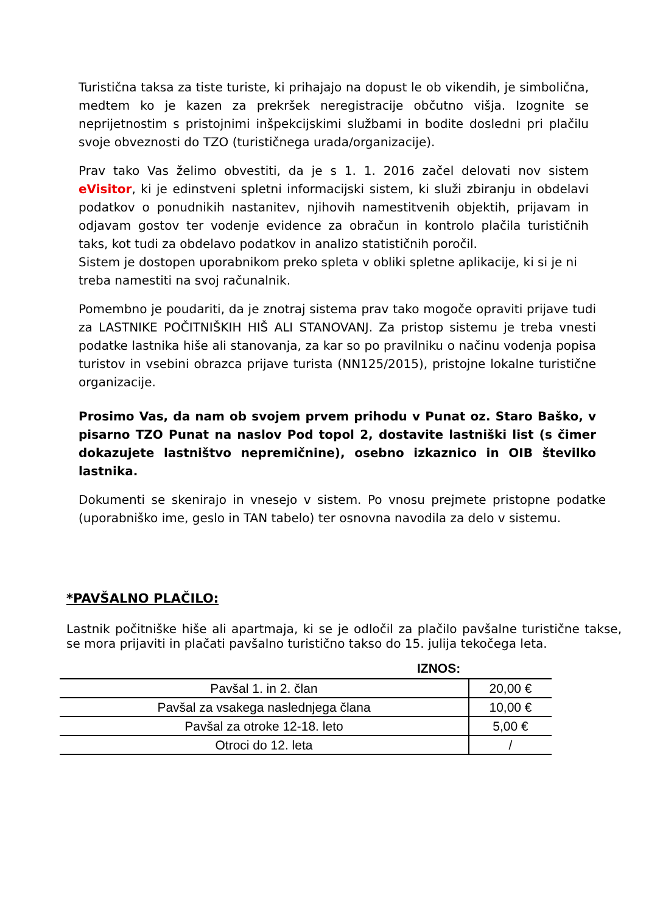Turistična taksa za tiste turiste, ki prihajajo na dopust le ob vikendih, je simbolična, medtem ko je kazen za prekršek neregistracije občutno višja. Izognite se neprijetnostim s pristojnimi inšpekcijskimi službami in bodite dosledni pri plačilu svoje obveznosti do TZO (turističnega urada/organizacije).
Prav tako Vas želimo obvestiti, da je s 1. 1. 2016 začel delovati nov sistem eVisitor, ki je edinstveni spletni informacijski sistem, ki služi zbiranju in obdelavi podatkov o ponudnikih nastanitev, njihovih namestitvenih objektih, prijavam in odjavam gostov ter vodenje evidence za obračun in kontrolo plačila turističnih taks, kot tudi za obdelavo podatkov in analizo statističnih poročil.
Sistem je dostopen uporabnikom preko spleta v obliki spletne aplikacije, ki si je ni treba namestiti na svoj računalnik.
Pomembno je poudariti, da je znotraj sistema prav tako mogoče opraviti prijave tudi za LASTNIKE POČITNIŠKIH HIŠ ALI STANOVANJ. Za pristop sistemu je treba vnesti podatke lastnika hiše ali stanovanja, za kar so po pravilniku o načinu vodenja popisa turistov in vsebini obrazca prijave turista (NN125/2015), pristojne lokalne turistične organizacije.
Prosimo Vas, da nam ob svojem prvem prihodu v Punat oz. Staro Baško, v pisarno TZO Punat na naslov Pod topol 2, dostavite lastniški list (s čimer dokazujete lastništvo nepremičnine), osebno izkaznico in OIB številko lastnika.
Dokumenti se skenirajo in vnesejo v sistem. Po vnosu prejmete pristopne podatke (uporabniško ime, geslo in TAN tabelo) ter osnovna navodila za delo v sistemu.
*PAVŠALNO PLAČILO:
Lastnik počitniške hiše ali apartmaja, ki se je odločil za plačilo pavšalne turistične takse, se mora prijaviti in plačati pavšalno turistično takso do 15. julija tekočega leta.
| | IZNOS: |
| --- | --- |
| Pavšal 1. in 2. član | 20,00 € |
| Pavšal za vsakega naslednjega člana | 10,00 € |
| Pavšal za otroke 12-18. leto | 5,00 € |
| Otroci do 12. leta | / |